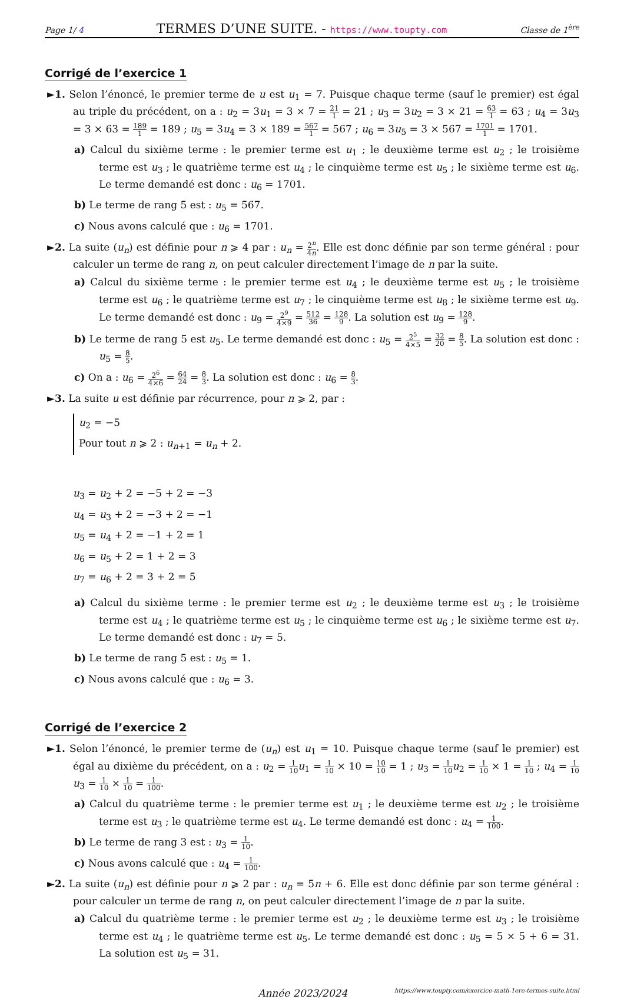Page 1/ 4 TERMES D’UNE SUITE. - https://www.toupty.com Classe de 1<sup>ère</sup>
Corrigé de l’exercice 1
►1. Selon l’énoncé, le premier terme de u est u<sub>1</sub> = 7. Puisque chaque terme (sauf le premier) est égal au triple du précédent, on a : u<sub>2</sub> = 3u<sub>1</sub> = 3 × 7 = 21 1 = 21 ; u<sub>3</sub> = 3u<sub>2</sub> = 3 × 21 = 63 1 = 63 ; u<sub>4</sub> = 3u<sub>3</sub> = 3 × 63 = 189 1 = 189 ; u<sub>5</sub> = 3u<sub>4</sub> = 3 × 189 = 567 1 = 567 ; u<sub>6</sub> = 3u<sub>5</sub> = 3 × 567 = 1701 1 = 1701.
a) Calcul du sixième terme : le premier terme est u<sub>1</sub> ; le deuxième terme est u<sub>2</sub> ; le troisième terme est u<sub>3</sub> ; le quatrième terme est u<sub>4</sub> ; le cinquième terme est u<sub>5</sub> ; le sixième terme est u<sub>6</sub>. Le terme demandé est donc : u<sub>6</sub> = 1701.
b) Le terme de rang 5 est : u<sub>5</sub> = 567.
c) Nous avons calculé que : u<sub>6</sub> = 1701.
►2. La suite (u<sub>n</sub>) est définie pour n ⩾ 4 par : u<sub>n</sub> = 2<sup>n</sup> 4n. Elle est donc définie par son terme général : pour calculer un terme de rang n, on peut calculer directement l’image de n par la suite.
a) Calcul du sixième terme : le premier terme est u<sub>4</sub> ; le deuxième terme est u<sub>5</sub> ; le troisième terme est u<sub>6</sub> ; le quatrième terme est u<sub>7</sub> ; le cinquième terme est u<sub>8</sub> ; le sixième terme est u<sub>9</sub>. Le terme demandé est donc : u<sub>9</sub> = 2<sup>9</sup> 4×9 = 512 36 = 128 9. La solution est u<sub>9</sub> = 128 9.
b) Le terme de rang 5 est u<sub>5</sub>. Le terme demandé est donc : u<sub>5</sub> = 2<sup>5</sup> 4×5 = 32 20 = 8 5. La solution est donc : u<sub>5</sub> = 8 5.
c) On a : u<sub>6</sub> = 2<sup>6</sup> 4×6 = 64 24 = 8 3. La solution est donc : u<sub>6</sub> = 8 3.
►3. La suite u est définie par récurrence, pour n ⩾ 2, par :
u<sub>2</sub> = −5
Pour tout n ⩾ 2 : u<sub>n+1</sub> = u<sub>n</sub> + 2.
u<sub>3</sub> = u<sub>2</sub> + 2 = −5 + 2 = −3
u<sub>4</sub> = u<sub>3</sub> + 2 = −3 + 2 = −1
u<sub>5</sub> = u<sub>4</sub> + 2 = −1 + 2 = 1
u<sub>6</sub> = u<sub>5</sub> + 2 = 1 + 2 = 3
u<sub>7</sub> = u<sub>6</sub> + 2 = 3 + 2 = 5
a) Calcul du sixième terme : le premier terme est u<sub>2</sub> ; le deuxième terme est u<sub>3</sub> ; le troisième terme est u<sub>4</sub> ; le quatrième terme est u<sub>5</sub> ; le cinquième terme est u<sub>6</sub> ; le sixième terme est u<sub>7</sub>. Le terme demandé est donc : u<sub>7</sub> = 5.
b) Le terme de rang 5 est : u<sub>5</sub> = 1.
c) Nous avons calculé que : u<sub>6</sub> = 3.
Corrigé de l’exercice 2
►1. Selon l’énoncé, le premier terme de (u<sub>n</sub>) est u<sub>1</sub> = 10. Puisque chaque terme (sauf le premier) est égal au dixième du précédent, on a : u<sub>2</sub> = 1 10 u<sub>1</sub> = 1 10 × 10 = 10 10 = 1 ; u<sub>3</sub> = 1 10 u<sub>2</sub> = 1 10 × 1 = 1 10 ; u<sub>4</sub> = 1 10 u<sub>3</sub> = 1 10 × 1 10 = 1 100.
a) Calcul du quatrième terme : le premier terme est u<sub>1</sub> ; le deuxième terme est u<sub>2</sub> ; le troisième terme est u<sub>3</sub> ; le quatrième terme est u<sub>4</sub>. Le terme demandé est donc : u<sub>4</sub> = 1 100.
b) Le terme de rang 3 est : u<sub>3</sub> = 1 10.
c) Nous avons calculé que : u<sub>4</sub> = 1 100.
►2. La suite (u<sub>n</sub>) est définie pour n ⩾ 2 par : u<sub>n</sub> = 5n + 6. Elle est donc définie par son terme général : pour calculer un terme de rang n, on peut calculer directement l’image de n par la suite.
a) Calcul du quatrième terme : le premier terme est u<sub>2</sub> ; le deuxième terme est u<sub>3</sub> ; le troisième terme est u<sub>4</sub> ; le quatrième terme est u<sub>5</sub>. Le terme demandé est donc : u<sub>5</sub> = 5 × 5 + 6 = 31. La solution est u<sub>5</sub> = 31.
Année 2023/2024 https://www.toupty.com/exercice-math-1ere-termes-suite.html